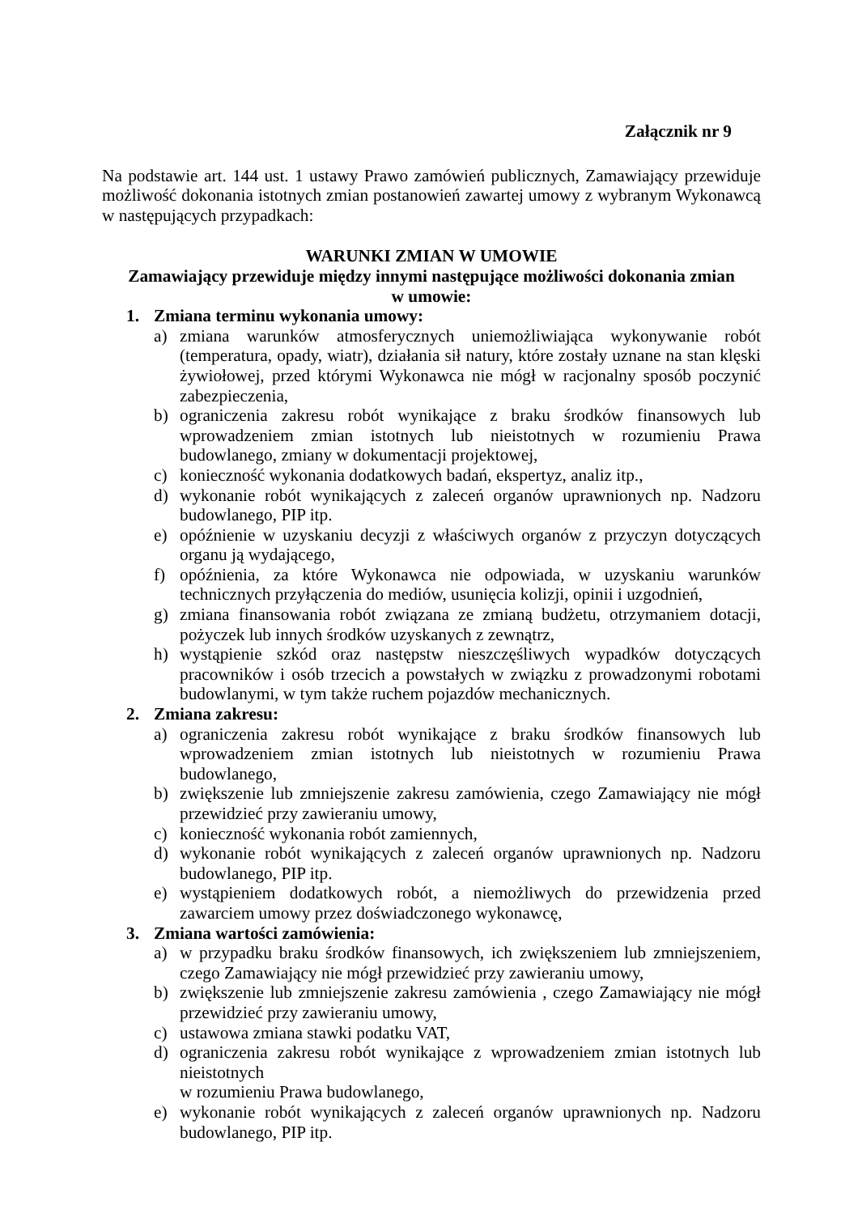Załącznik nr 9
Na podstawie art. 144 ust. 1 ustawy Prawo zamówień publicznych, Zamawiający przewiduje możliwość dokonania istotnych zmian postanowień zawartej umowy z wybranym Wykonawcą w następujących przypadkach:
WARUNKI ZMIAN W UMOWIE
Zamawiający przewiduje między innymi następujące możliwości dokonania zmian
w umowie:
1. Zmiana terminu wykonania umowy:
a) zmiana warunków atmosferycznych uniemożliwiająca wykonywanie robót (temperatura, opady, wiatr), działania sił natury, które zostały uznane na stan klęski żywiołowej, przed którymi Wykonawca nie mógł w racjonalny sposób poczynić zabezpieczenia,
b) ograniczenia zakresu robót wynikające z braku środków finansowych lub wprowadzeniem zmian istotnych lub nieistotnych w rozumieniu Prawa budowlanego, zmiany w dokumentacji projektowej,
c) konieczność wykonania dodatkowych badań, ekspertyz, analiz itp.,
d) wykonanie robót wynikających z zaleceń organów uprawnionych np. Nadzoru budowlanego, PIP itp.
e) opóźnienie w uzyskaniu decyzji z właściwych organów z przyczyn dotyczących organu ją wydającego,
f) opóźnienia, za które Wykonawca nie odpowiada, w uzyskaniu warunków technicznych przyłączenia do mediów, usunięcia kolizji, opinii i uzgodnień,
g) zmiana finansowania robót związana ze zmianą budżetu, otrzymaniem dotacji, pożyczek lub innych środków uzyskanych z zewnątrz,
h) wystąpienie szkód oraz następstw nieszczęśliwych wypadków dotyczących pracowników i osób trzecich a powstałych w związku z prowadzonymi robotami budowlanymi, w tym także ruchem pojazdów mechanicznych.
2. Zmiana zakresu:
a) ograniczenia zakresu robót wynikające z braku środków finansowych lub wprowadzeniem zmian istotnych lub nieistotnych w rozumieniu Prawa budowlanego,
b) zwiększenie lub zmniejszenie zakresu zamówienia, czego Zamawiający nie mógł przewidzieć przy zawieraniu umowy,
c) konieczność wykonania robót zamiennych,
d) wykonanie robót wynikających z zaleceń organów uprawnionych np. Nadzoru budowlanego, PIP itp.
e) wystąpieniem dodatkowych robót, a niemożliwych do przewidzenia przed zawarciem umowy przez doświadczonego wykonawcę,
3. Zmiana wartości zamówienia:
a) w przypadku braku środków finansowych, ich zwiększeniem lub zmniejszeniem, czego Zamawiający nie mógł przewidzieć przy zawieraniu umowy,
b) zwiększenie lub zmniejszenie zakresu zamówienia , czego Zamawiający nie mógł przewidzieć przy zawieraniu umowy,
c) ustawowa zmiana stawki podatku VAT,
d) ograniczenia zakresu robót wynikające z wprowadzeniem zmian istotnych lub nieistotnych
w rozumieniu Prawa budowlanego,
e) wykonanie robót wynikających z zaleceń organów uprawnionych np. Nadzoru budowlanego, PIP itp.